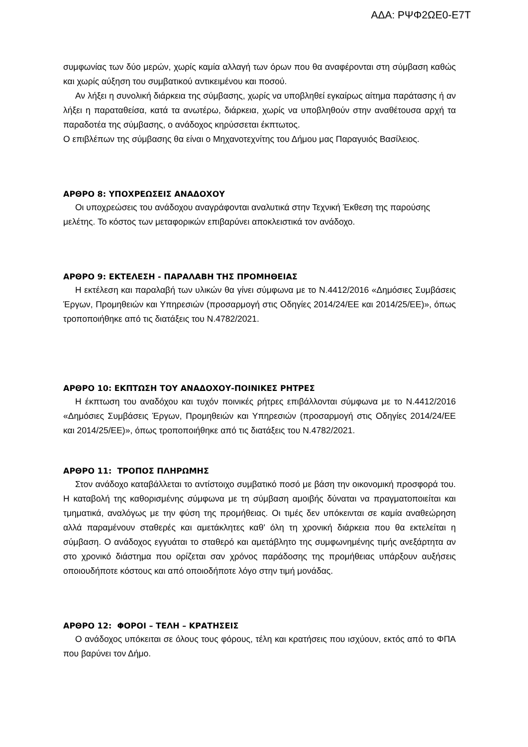ΑΔΑ: ΡΨΦ2ΩΕ0-Ε7Τ
συμφωνίας των δύο μερών, χωρίς καμία αλλαγή των όρων που θα αναφέρονται στη σύμβαση καθώς και χωρίς αύξηση του συμβατικού αντικειμένου και ποσού.
Αν λήξει η συνολική διάρκεια της σύμβασης, χωρίς να υποβληθεί εγκαίρως αίτημα παράτασης ή αν λήξει η παραταθείσα, κατά τα ανωτέρω, διάρκεια, χωρίς να υποβληθούν στην αναθέτουσα αρχή τα παραδοτέα της σύμβασης, ο ανάδοχος κηρύσσεται έκπτωτος.
Ο επιβλέπων της σύμβασης θα είναι ο Μηχανοτεχνίτης του Δήμου μας Παραγυιός Βασίλειος.
ΑΡΘΡΟ 8: ΥΠΟΧΡΕΩΣΕΙΣ ΑΝΑΔΟΧΟΥ
Οι υποχρεώσεις του ανάδοχου αναγράφονται αναλυτικά στην Τεχνική Έκθεση της παρούσης μελέτης. Το κόστος των μεταφορικών επιβαρύνει αποκλειστικά τον ανάδοχο.
ΑΡΘΡΟ 9: ΕΚΤΕΛΕΣΗ - ΠΑΡΑΛΑΒΗ ΤΗΣ ΠΡΟΜΗΘΕΙΑΣ
Η εκτέλεση και παραλαβή των υλικών θα γίνει σύμφωνα με το Ν.4412/2016 «Δημόσιες Συμβάσεις Έργων, Προμηθειών και Υπηρεσιών (προσαρμογή στις Οδηγίες 2014/24/ΕΕ και 2014/25/ΕΕ)», όπως τροποποιήθηκε από τις διατάξεις του Ν.4782/2021.
ΑΡΘΡΟ 10: ΕΚΠΤΩΣΗ ΤΟΥ ΑΝΑΔΟΧΟΥ-ΠΟΙΝΙΚΕΣ ΡΗΤΡΕΣ
Η έκπτωση του αναδόχου και τυχόν ποινικές ρήτρες επιβάλλονται σύμφωνα με το Ν.4412/2016 «Δημόσιες Συμβάσεις Έργων, Προμηθειών και Υπηρεσιών (προσαρμογή στις Οδηγίες 2014/24/ΕΕ και 2014/25/ΕΕ)», όπως τροποποιήθηκε από τις διατάξεις του Ν.4782/2021.
ΑΡΘΡΟ 11: ΤΡΟΠΟΣ ΠΛΗΡΩΜΗΣ
Στον ανάδοχο καταβάλλεται το αντίστοιχο συμβατικό ποσό με βάση την οικονομική προσφορά του. Η καταβολή της καθορισμένης σύμφωνα με τη σύμβαση αμοιβής δύναται να πραγματοποιείται και τμηματικά, αναλόγως με την φύση της προμήθειας. Οι τιμές δεν υπόκεινται σε καμία αναθεώρηση αλλά παραμένουν σταθερές και αμετάκλητες καθ' όλη τη χρονική διάρκεια που θα εκτελείται η σύμβαση. Ο ανάδοχος εγγυάται το σταθερό και αμετάβλητο της συμφωνημένης τιμής ανεξάρτητα αν στο χρονικό διάστημα που ορίζεται σαν χρόνος παράδοσης της προμήθειας υπάρξουν αυξήσεις οποιουδήποτε κόστους και από οποιοδήποτε λόγο στην τιμή μονάδας.
ΑΡΘΡΟ 12: ΦΟΡΟΙ – ΤΕΛΗ – ΚΡΑΤΗΣΕΙΣ
Ο ανάδοχος υπόκειται σε όλους τους φόρους, τέλη και κρατήσεις που ισχύουν, εκτός από το ΦΠΑ που βαρύνει τον Δήμο.